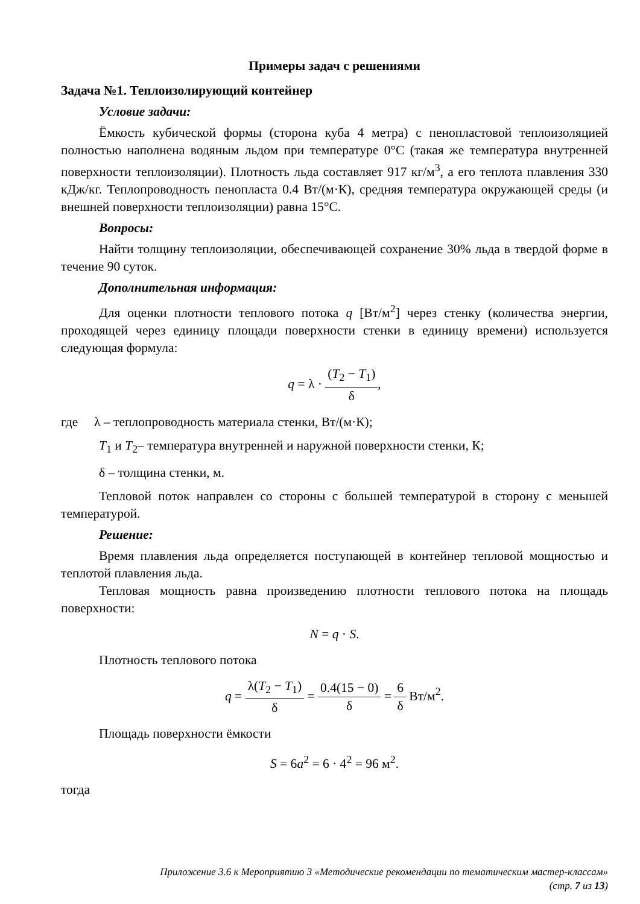Примеры задач с решениями
Задача №1. Теплоизолирующий контейнер
Условие задачи:
Ёмкость кубической формы (сторона куба 4 метра) с пенопластовой теплоизоляцией полностью наполнена водяным льдом при температуре 0°С (такая же температура внутренней поверхности теплоизоляции). Плотность льда составляет 917 кг/м<sup>3</sup>, а его теплота плавления 330 кДж/кг. Теплопроводность пенопласта 0.4 Вт/(м·К), средняя температура окружающей среды (и внешней поверхности теплоизоляции) равна 15°С.
Вопросы:
Найти толщину теплоизоляции, обеспечивающей сохранение 30% льда в твердой форме в течение 90 суток.
Дополнительная информация:
Для оценки плотности теплового потока q [Вт/м<sup>2</sup>] через стенку (количества энергии, проходящей через единицу площади поверхности стенки в единицу времени) используется следующая формула:
q = λ · (T<sub>2</sub> − T<sub>1</sub>) δ,
где λ – теплопроводность материала стенки, Вт/(м·К);
T<sub>1</sub> и T<sub>2</sub>– температура внутренней и наружной поверхности стенки, К;
δ – толщина стенки, м.
Тепловой поток направлен со стороны с большей температурой в сторону с меньшей температурой.
Решение:
Время плавления льда определяется поступающей в контейнер тепловой мощностью и теплотой плавления льда.
Тепловая мощность равна произведению плотности теплового потока на площадь поверхности:
N = q · S.
Плотность теплового потока
q = λ(T<sub>2</sub> − T<sub>1</sub>) δ = 0.4(15 − 0) δ = 6 δ Вт/м<sup>2</sup>.
Площадь поверхности ёмкости
S = 6a<sup>2</sup> = 6 · 4<sup>2</sup> = 96 м<sup>2</sup>.
тогда
Приложение 3.6 к Мероприятию 3 «Методические рекомендации по тематическим мастер-классам»
(стр. 7 из 13)